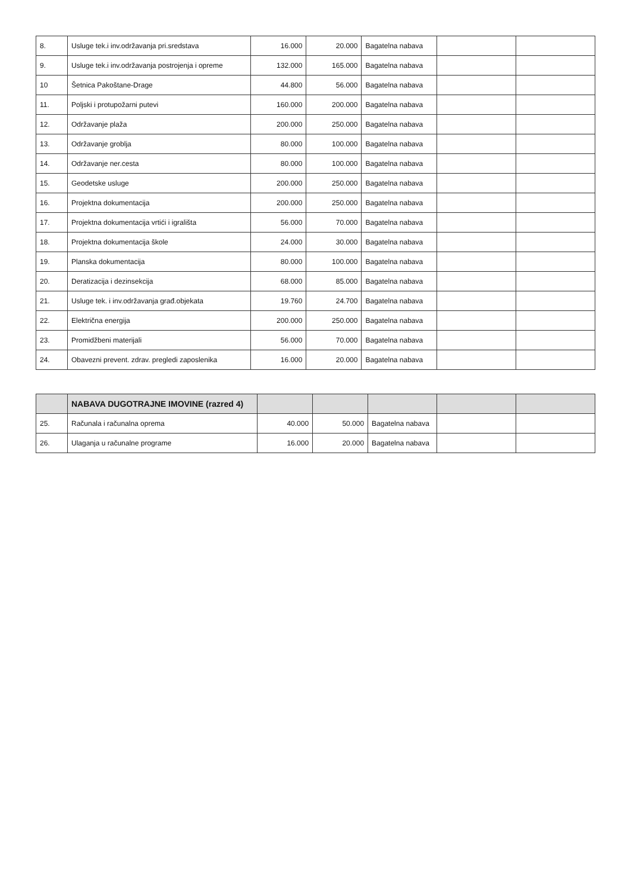| 8. | Usluge tek.i inv.održavanja pri.sredstava | 16.000 | 20.000 | Bagatelna nabava | | |
| 9. | Usluge tek.i inv.održavanja postrojenja i opreme | 132.000 | 165.000 | Bagatelna nabava | | |
| 10 | Šetnica Pakoštane-Drage | 44.800 | 56.000 | Bagatelna nabava | | |
| 11. | Poljski i protupožarni putevi | 160.000 | 200.000 | Bagatelna nabava | | |
| 12. | Održavanje plaža | 200.000 | 250.000 | Bagatelna nabava | | |
| 13. | Održavanje groblja | 80.000 | 100.000 | Bagatelna nabava | | |
| 14. | Održavanje ner.cesta | 80.000 | 100.000 | Bagatelna nabava | | |
| 15. | Geodetske usluge | 200.000 | 250.000 | Bagatelna nabava | | |
| 16. | Projektna dokumentacija | 200.000 | 250.000 | Bagatelna nabava | | |
| 17. | Projektna dokumentacija vrtići i igrališta | 56.000 | 70.000 | Bagatelna nabava | | |
| 18. | Projektna dokumentacija škole | 24.000 | 30.000 | Bagatelna nabava | | |
| 19. | Planska dokumentacija | 80.000 | 100.000 | Bagatelna nabava | | |
| 20. | Deratizacija i dezinsekcija | 68.000 | 85.000 | Bagatelna nabava | | |
| 21. | Usluge tek. i inv.održavanja građ.objekata | 19.760 | 24.700 | Bagatelna nabava | | |
| 22. | Električna energija | 200.000 | 250.000 | Bagatelna nabava | | |
| 23. | Promidžbeni materijali | 56.000 | 70.000 | Bagatelna nabava | | |
| 24. | Obavezni prevent. zdrav. pregledi zaposlenika | 16.000 | 20.000 | Bagatelna nabava | | |
| | NABAVA DUGOTRAJNE IMOVINE (razred 4) | | | | | |
| --- | --- | --- | --- | --- | --- | --- |
| 25. | Računala i računalna oprema | 40.000 | 50.000 | Bagatelna nabava | | |
| 26. | Ulaganja u računalne programe | 16.000 | 20.000 | Bagatelna nabava | | |